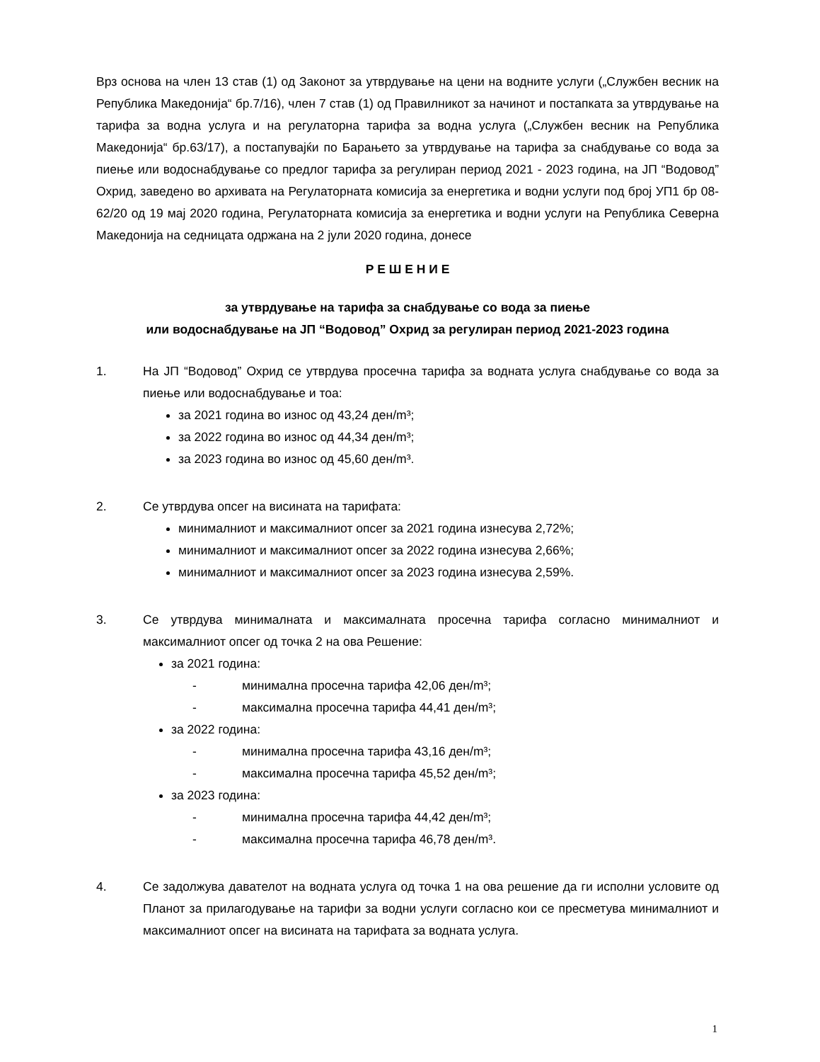Врз основа на член 13 став (1) од Законот за утврдување на цени на водните услуги („Службен весник на Република Македонија“ бр.7/16), член 7 став (1) од Правилникот за начинот и постапката за утврдување на тарифа за водна услуга и на регулаторна тарифа за водна услуга („Службен весник на Република Македонија“ бр.63/17), а постапувајќи по Барањето за утврдување на тарифа за снабдување со вода за пиење или водоснабдување со предлог тарифа за регулиран период 2021 - 2023 година, на ЈП “Водовод” Охрид, заведено во архивата на Регулаторната комисија за енергетика и водни услуги под број УП1 бр 08-62/20 од 19 мај 2020 година, Регулаторната комисија за енергетика и водни услуги на Република Северна Македонија на седницата одржана на 2 јули 2020 година, донесе
Р Е Ш Е Н И Е
за утврдување на тарифа за снабдување со вода за пиење
или водоснабдување на ЈП “Водовод” Охрид за регулиран период 2021-2023 година
1. На ЈП “Водовод” Охрид се утврдува просечна тарифа за водната услуга снабдување со вода за пиење или водоснабдување и тоа:
за 2021 година во износ од 43,24 ден/m³;
за 2022 година во износ од 44,34 ден/m³;
за 2023 година во износ од 45,60 ден/m³.
2. Се утврдува опсег на висината на тарифата:
минималниот и максималниот опсег за 2021 година изнесува 2,72%;
минималниот и максималниот опсег за 2022 година изнесува 2,66%;
минималниот и максималниот опсег за 2023 година изнесува 2,59%.
3. Се утврдува минималната и максималната просечна тарифа согласно минималниот и максималниот опсег од точка 2 на ова Решение:
за 2021 година:
- минимална просечна тарифа 42,06 ден/m³;
- максимална просечна тарифа 44,41 ден/m³;
за 2022 година:
- минимална просечна тарифа 43,16 ден/m³;
- максимална просечна тарифа 45,52 ден/m³;
за 2023 година:
- минимална просечна тарифа 44,42 ден/m³;
- максимална просечна тарифа 46,78 ден/m³.
4. Се задолжува давателот на водната услуга од точка 1 на ова решение да ги исполни условите од Планот за прилагодување на тарифи за водни услуги согласно кои се пресметува минималниот и максималниот опсег на висината на тарифата за водната услуга.
1